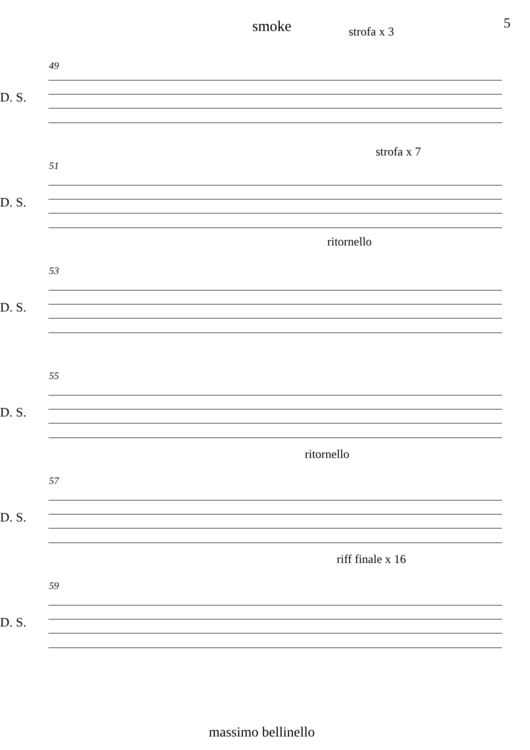smoke strofa x 3
5
49
D. S.
strofa x 7
51
D. S.
ritornello
53
D. S.
55
D. S.
ritornello
57
D. S.
riff finale x 16
59
D. S.
massimo bellinello